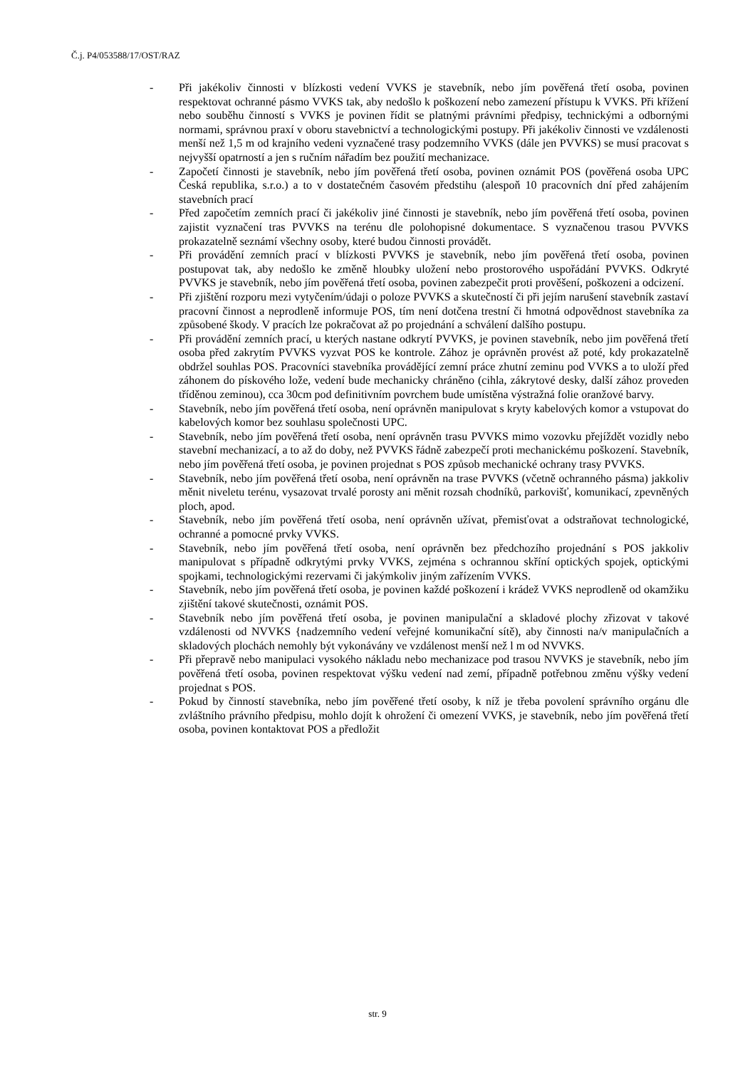Č.j. P4/053588/17/OST/RAZ
- Při jakékoliv činnosti v blízkosti vedení VVKS je stavebník, nebo jím pověřená třetí osoba, povinen respektovat ochranné pásmo VVKS tak, aby nedošlo k poškození nebo zamezení přístupu k VVKS. Při křížení nebo souběhu činností s VVKS je povinen řídit se platnými právními předpisy, technickými a odbornými normami, správnou praxí v oboru stavebnictví a technologickými postupy. Při jakékoliv činnosti ve vzdálenosti menší než 1,5 m od krajního vedeni vyznačené trasy podzemního VVKS (dále jen PVVKS) se musí pracovat s nejvyšší opatrností a jen s ručním nářadím bez použití mechanizace.
- Započetí činnosti je stavebník, nebo jím pověřená třetí osoba, povinen oznámit POS (pověřená osoba UPC Česká republika, s.r.o.) a to v dostatečném časovém předstihu (alespoň 10 pracovních dní před zahájením stavebních prací
- Před započetím zemních prací či jakékoliv jiné činnosti je stavebník, nebo jím pověřená třetí osoba, povinen zajistit vyznačení tras PVVKS na terénu dle polohopisné dokumentace. S vyznačenou trasou PVVKS prokazatelně seznámí všechny osoby, které budou činnosti provádět.
- Při provádění zemních prací v blízkosti PVVKS je stavebník, nebo jím pověřená třetí osoba, povinen postupovat tak, aby nedošlo ke změně hloubky uložení nebo prostorového uspořádání PVVKS. Odkryté PVVKS je stavebník, nebo jím pověřená třetí osoba, povinen zabezpečit proti prověšení, poškozeni a odcizení.
- Při zjištění rozporu mezi vytyčením/údaji o poloze PVVKS a skutečností či při jejím narušení stavebník zastaví pracovní činnost a neprodleně informuje POS, tím není dotčena trestní či hmotná odpovědnost stavebníka za způsobené škody. V pracích lze pokračovat až po projednání a schválení dalšího postupu.
- Při provádění zemních prací, u kterých nastane odkrytí PVVKS, je povinen stavebník, nebo jim pověřená třetí osoba před zakrytím PVVKS vyzvat POS ke kontrole. Zához je oprávněn provést až poté, kdy prokazatelně obdržel souhlas POS. Pracovníci stavebníka provádějící zemní práce zhutní zeminu pod VVKS a to uloží před záhonem do pískového lože, vedení bude mechanicky chráněno (cihla, zákrytové desky, další zához proveden tříděnou zeminou), cca 30cm pod definitivním povrchem bude umístěna výstražná folie oranžové barvy.
- Stavebník, nebo jím pověřená třetí osoba, není oprávněn manipulovat s kryty kabelových komor a vstupovat do kabelových komor bez souhlasu společnosti UPC.
- Stavebník, nebo jím pověřená třetí osoba, není oprávněn trasu PVVKS mimo vozovku přejíždět vozidly nebo stavební mechanizací, a to až do doby, než PVVKS řádně zabezpečí proti mechanickému poškození. Stavebník, nebo jím pověřená třetí osoba, je povinen projednat s POS způsob mechanické ochrany trasy PVVKS.
- Stavebník, nebo jím pověřená třetí osoba, není oprávněn na trase PVVKS (včetně ochranného pásma) jakkoliv měnit niveletu terénu, vysazovat trvalé porosty ani měnit rozsah chodníků, parkovišť, komunikací, zpevněných ploch, apod.
- Stavebník, nebo jím pověřená třetí osoba, není oprávněn užívat, přemisťovat a odstraňovat technologické, ochranné a pomocné prvky VVKS.
- Stavebník, nebo jím pověřená třetí osoba, není oprávněn bez předchozího projednání s POS jakkoliv manipulovat s případně odkrytými prvky VVKS, zejména s ochrannou skříní optických spojek, optickými spojkami, technologickými rezervami či jakýmkoliv jiným zařízením VVKS.
- Stavebník, nebo jím pověřená třetí osoba, je povinen každé poškození i krádež VVKS neprodleně od okamžiku zjištění takové skutečnosti, oznámit POS.
- Stavebník nebo jím pověřená třetí osoba, je povinen manipulační a skladové plochy zřizovat v takové vzdálenosti od NVVKS {nadzemního vedení veřejné komunikační sítě), aby činnosti na/v manipulačních a skladových plochách nemohly být vykonávány ve vzdálenost menší než l m od NVVKS.
- Při přepravě nebo manipulaci vysokého nákladu nebo mechanizace pod trasou NVVKS je stavebník, nebo jím pověřená třetí osoba, povinen respektovat výšku vedení nad zemí, případně potřebnou změnu výšky vedení projednat s POS.
- Pokud by činností stavebníka, nebo jím pověřené třetí osoby, k níž je třeba povolení správního orgánu dle zvláštního právního předpisu, mohlo dojít k ohrožení či omezení VVKS, je stavebník, nebo jím pověřená třetí osoba, povinen kontaktovat POS a předložit
str. 9